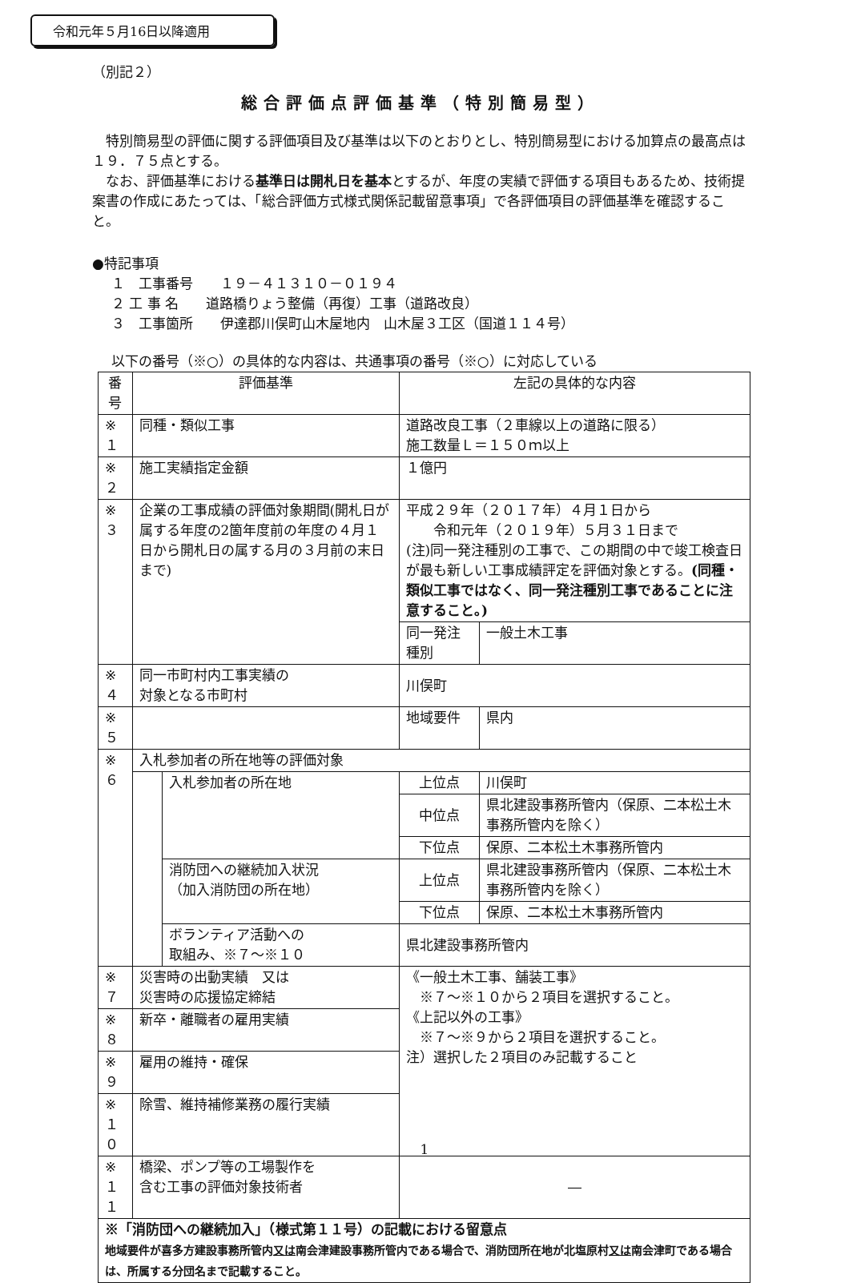令和元年５月16日以降適用
（別記２）
総合評価点評価基準（特別簡易型）
特別簡易型の評価に関する評価項目及び基準は以下のとおりとし、特別簡易型における加算点の最高点は１９．７５点とする。
なお、評価基準における基準日は開札日を基本とするが、年度の実績で評価する項目もあるため、技術提案書の作成にあたっては、「総合評価方式様式関係記載留意事項」で各評価項目の評価基準を確認すること。
●特記事項
１　工事番号　　１９－４１３１０－０１９４
２ 工 事 名　　道路橋りょう整備（再復）工事（道路改良）
３　工事箇所　　伊達郡川俣町山木屋地内　山木屋３工区（国道１１４号）
以下の番号（※○）の具体的な内容は、共通事項の番号（※○）に対応している
| 番号 | 評価基準 | | 左記の具体的な内容 | |
| --- | --- | --- | --- | --- |
| ※１ | 同種・類似工事 | | 道路改良工事（２車線以上の道路に限る） 施工数量Ｌ＝１５０ｍ以上 | |
| ※２ | 施工実績指定金額 | | １億円 | |
| ※３ | 企業の工事成績の評価対象期間(開札日が属する年度の2箇年度前の年度の４月１日から開札日の属する月の３月前の末日まで) | | 平成２９年（２０１７年）４月１日から 令和元年（２０１９年）５月３１日まで (注)同一発注種別の工事で、この期間の中で竣工検査日が最も新しい工事成績評定を評価対象とする。 (同種・類似工事ではなく、同一発注種別工事であることに注意すること。) | |
| | | | 同一発注種別 | 一般土木工事 |
| ※４ | 同一市町村内工事実績の 対象となる市町村 | | 川俣町 | |
| ※５ | | | 地域要件 | 県内 |
| ※６ | 入札参加者の所在地等の評価対象 | | | |
| | | 入札参加者の所在地 | 上位点 | 川俣町 |
| | | | 中位点 | 県北建設事務所管内（保原、二本松土木事務所管内を除く） |
| | | | 下位点 | 保原、二本松土木事務所管内 |
| | | 消防団への継続加入状況 （加入消防団の所在地） | 上位点 | 県北建設事務所管内（保原、二本松土木事務所管内を除く） |
| | | | 下位点 | 保原、二本松土木事務所管内 |
| | | ボランティア活動への 取組み、※７～※１０ | 県北建設事務所管内 | |
| ※７ | 災害時の出動実績 又は 災害時の応援協定締結 | | 《一般土木工事、舗装工事》 ※７～※１０から２項目を選択すること。 《上記以外の工事》 ※７～※９から２項目を選択すること。 注）選択した２項目のみ記載すること | |
| ※８ | 新卒・離職者の雇用実績 | | | |
| ※９ | 雇用の維持・確保 | | | |
| ※１０ | 除雪、維持補修業務の履行実績 | | | |
| ※１１ | 橋梁、ポンプ等の工場製作を 含む工事の評価対象技術者 | | ― | |
| ※「消防団への継続加入」（様式第１１号）の記載における留意点 地域要件が喜多方建設事務所管内 又は 南会津建設事務所管内である場合で、消防団所在地が北塩原村 又は 南会津町である場合は、所属する分団名まで記載すること。 | | | | |
1